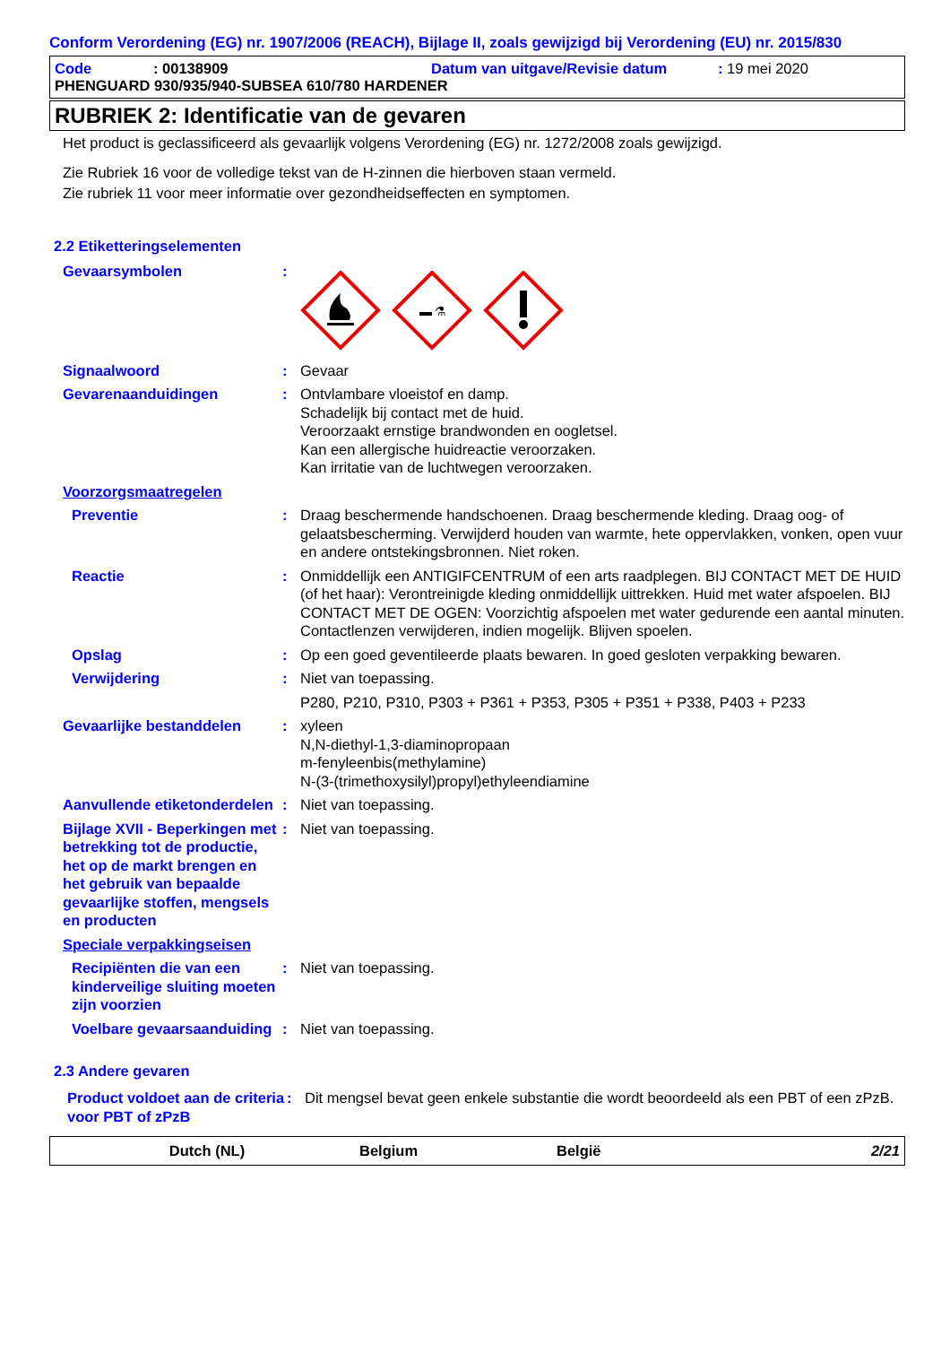Conform Verordening (EG) nr. 1907/2006 (REACH), Bijlage II, zoals gewijzigd bij Verordening (EU) nr. 2015/830
Code: 00138909 Datum van uitgave/Revisie datum: 19 mei 2020
PHENGUARD 930/935/940-SUBSEA 610/780 HARDENER
RUBRIEK 2: Identificatie van de gevaren
Het product is geclassificeerd als gevaarlijk volgens Verordening (EG) nr. 1272/2008 zoals gewijzigd.
Zie Rubriek 16 voor de volledige tekst van de H-zinnen die hierboven staan vermeld.
Zie rubriek 11 voor meer informatie over gezondheidseffecten en symptomen.
2.2 Etiketteringselementen
Gevaarsymbolen :
⚗
Signaalwoord : Gevaar
Gevarenaanduidingen : Ontvlambare vloeistof en damp.
Schadelijk bij contact met de huid.
Veroorzaakt ernstige brandwonden en oogletsel.
Kan een allergische huidreactie veroorzaken.
Kan irritatie van de luchtwegen veroorzaken.
Voorzorgsmaatregelen
Preventie : Draag beschermende handschoenen. Draag beschermende kleding. Draag oog- of gelaatsbescherming. Verwijderd houden van warmte, hete oppervlakken, vonken, open vuur en andere ontstekingsbronnen. Niet roken.
Reactie : Onmiddellijk een ANTIGIFCENTRUM of een arts raadplegen. BIJ CONTACT MET DE HUID (of het haar): Verontreinigde kleding onmiddellijk uittrekken. Huid met water afspoelen. BIJ CONTACT MET DE OGEN: Voorzichtig afspoelen met water gedurende een aantal minuten. Contactlenzen verwijderen, indien mogelijk. Blijven spoelen.
Opslag : Op een goed geventileerde plaats bewaren. In goed gesloten verpakking bewaren.
Verwijdering : Niet van toepassing.
P280, P210, P310, P303 + P361 + P353, P305 + P351 + P338, P403 + P233
Gevaarlijke bestanddelen : xyleen
N,N-diethyl-1,3-diaminopropaan
m-fenyleenbis(methylamine)
N-(3-(trimethoxysilyl)propyl)ethyleendiamine
Aanvullende etiketonderdelen
: Niet van toepassing.
Bijlage XVII - Beperkingen met betrekking tot de productie, het op de markt brengen en het gebruik van bepaalde gevaarlijke stoffen, mengsels en producten
: Niet van toepassing.
Speciale verpakkingseisen
Recipiënten die van een kinderveilige sluiting moeten zijn voorzien
: Niet van toepassing.
Voelbare gevaarsaanduiding
: Niet van toepassing.
2.3 Andere gevaren
Product voldoet aan de criteria voor PBT of zPzB
: Dit mengsel bevat geen enkele substantie die wordt beoordeeld als een PBT of een zPzB.
Dutch (NL) Belgium België 2/21